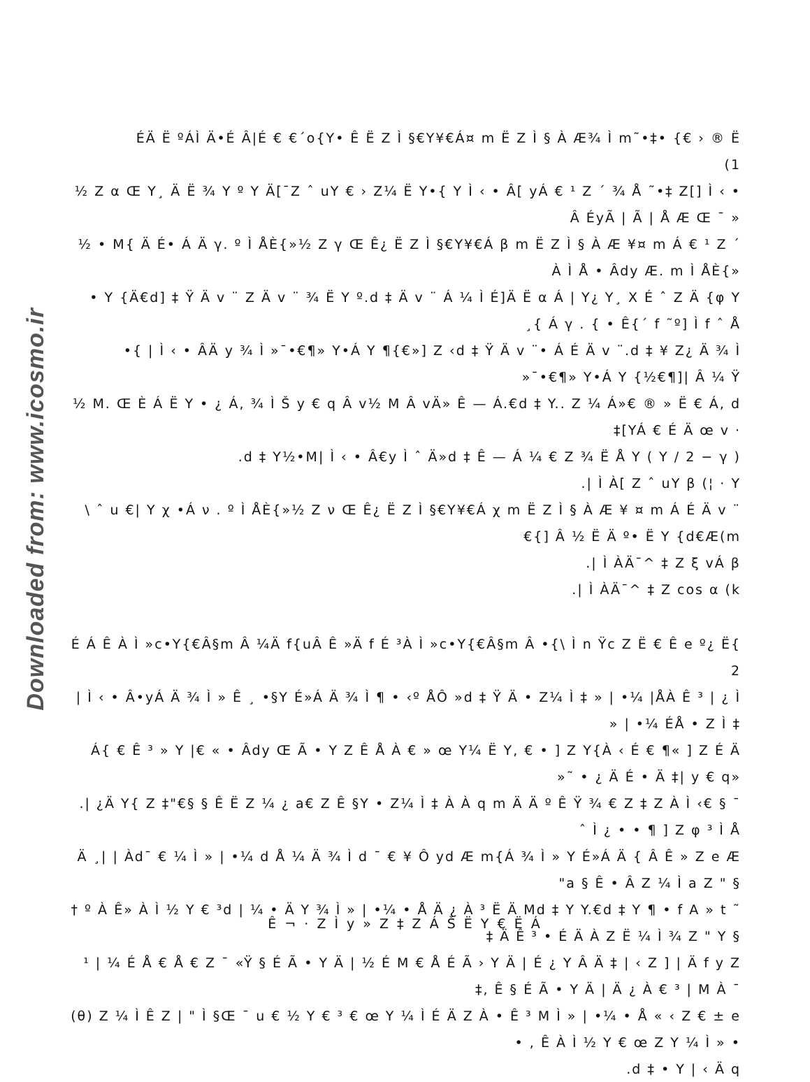Downloaded from: www.icosmo.ir
ÉÄ Ë ºÁÌ Ä•É Â|É € €´o{Y• Ê Ë Z Ì §€Y¥€Á¤ m Ë Z Ì § À Æ¾ Ì m˜•‡• {€ › ® Ë (1
½ Z α Œ Y¸ Ä Ë ¾ Y º Y Ä[¯Z ˆ uY € › Z¼ Ë Y•{ Y Ì ‹ • Â[ yÁ € ¹ Z ´ ¾ Å ˜•‡ Z[] Ì ‹ • Â ÉyÃ | Ã | Å Æ Œ ¯ »
½ • M{ Ä É• Á Ä γ. º Ì ÅÈ{»½ Z γ Œ Ê¿ Ë Z Ì §€Y¥€Á β m Ë Z Ì § À Æ ¥¤ m Á € ¹ Z ´ À Ì Å • Âdy Æ. m Ì ÅÈ{»
• Y {Ä€d] ‡ Ÿ Ä v ¨ Z Ä v ¨ ¾ Ë Y º.d ‡ Ä v ¨ Á ¼ Ì É]Ä Ë α Á | Y¿ Y¸ X É ˆ Z Ä {φ Y ¸{ Á γ . { • Ê{´ f ˜º] Ì f ˆ Å
•{ | Ì ‹ • ÂÄ y ¾ Ì »¯•€¶» Y•Á Y ¶{€»] Z ‹d ‡ Ÿ Ä v ¨• Á É Ä v ¨.d ‡ ¥ Z¿ Ä ¾ Ì »¯•€¶» Y•Á Y {½€¶]| Â ¼ Ÿ
½ M. Œ È Á Ë Y • ¿ Á, ¾ Ì Š y € q Â v½ M Â vÄ» Ê — Á.€d ‡ Y.. Z ¼ Á»€ ® » Ë € Á, d ‡[YÁ € É Ä œ v ·
.d ‡ Y½•M| Ì ‹ • Â€y Ì ˆ Ä»d ‡ Ê — Á ¼ € Z ¾ Ë Å Y ( Y / 2 − γ )
.| Ì À[ Z ˆ uY β (¦ · Y
\ ˆ u €| Y χ •Á ν . º Ì ÅÈ{»½ Z ν Œ Ê¿ Ë Z Ì §€Y¥€Á χ m Ë Z Ì § À Æ ¥ ¤ m Á É Ä v ¨ €{] Â ½ Ë Ä º• Ë Y {d€Æ(m
.| Ì ÀÄ¯^ ‡ Z ξ vÁ β
.| Ì ÀÄ¯^ ‡ Z cos α (k
É Á Ê À Ì »c•Y{€Â§m Â ¼Ä f{uÂ Ê »Ä f É ³À Ì »c•Y{€Â§m Â •{\ Ì n Ÿc Z Ë € Ê e º¿ Ë{ 2
| Ì ‹ • Â•yÁ Ä ¾ Ì » Ê ¸ •§Y É»Á Ä ¾ Ì ¶ • ‹º ÅÔ »d ‡ Ÿ Ä • Z¼ Ì ‡ » | •¼ |ÅÀ Ê ³ | ¿ Ì » | •¼ ÉÅ • Z Ì ‡
Á{ € Ê ³ » Y |€ « • Âdy Œ Ã • Y Z Ê Å À € » œ Y¼ Ë Y, € • ] Z Y{À ‹ É € ¶« ] Z É Ä »˜ • ¿ Ä É • Ä ‡| y € q»
.| ¿Ä Y{ Z ‡"€§ § Ê Ë Z ¼ ¿ a€ Z Ê §Y • Z¼ Ì ‡ À À q m Ä Ä º Ê Ÿ ¾ € Z ‡ Z À Ì ‹€ § ¯ ˆ Ì ¿ • • ¶ ] Z φ ³ Ì Å
Ä ¸| | Àd¯ € ¼ Ì » | •¼ d Å ¼ Ä ¾ Ì d ¯ € ¥ Ô yd Æ m{Á ¾ Ì » Y É»Á Ä { Â Ê » Z e Æ "a § Ê • Â Z ¼ Ì a Z " §
† º À Ê» À Ì ½ Y € ³d | ¼ • Ä Y ¾ Ì » | •¼ • Å Ä ¿ À ³ Ë Ä Md ‡ Y Y.€d ‡ Y ¶ • f A » t ˜ ‡ Ä Ê ³ • É Ä À Z Ë ¼ Ì ¾ Z " Y §
¹ | ¼ É Å € Å € Z ¯ «Ÿ § É Ã • Y Ä | ½ É M € Å É Ã › Y Ä | É ¿ Y Â Ä ‡ | ‹ Z ] | Ä f y Z ‡, Ê § É Ã • Y Ä | Ä ¿ À € ³ | M À ¯
(θ) Z ¼ Ì Ê Z | " Ì §Œ ¯ u € ½ Y € ³ € œ Y ¼ Ì É Ä Z À • Ê ³ M Ì » | •¼ • Å « ‹ Z € ± e • , Ê À Ì ½ Y € œ Z Y ¼ Ì » •
.d ‡ • Y | ‹ Ä q
Ê ¬ · Z Ì y » Z ‡ Z Á Š Ë Y € Ë Á